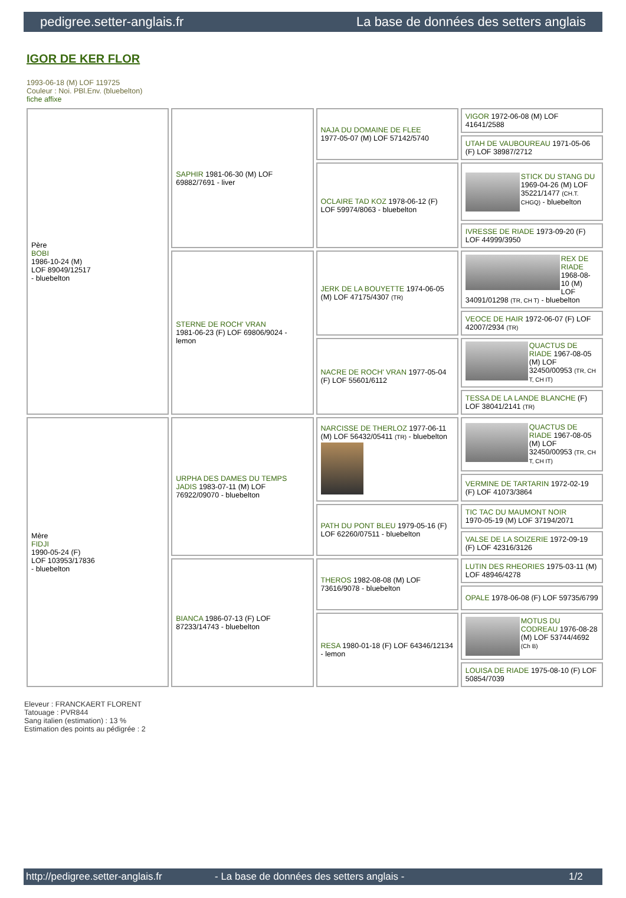pedigree.setter-anglais.fr La base de données des setters anglais
IGOR DE KER FLOR
1993-06-18 (M) LOF 119725
Couleur : Noi. PBl.Env. (bluebelton)
fiche affixe
| Père BOBI 1986-10-24 (M) LOF 89049/12517 - bluebelton | SAPHIR 1981-06-30 (M) LOF 69882/7691 - liver | NAJA DU DOMAINE DE FLEE 1977-05-07 (M) LOF 57142/5740 | VIGOR 1972-06-08 (M) LOF 41641/2588 |
| | | | UTAH DE VAUBOUREAU 1971-05-06 (F) LOF 38987/2712 |
| | | OCLAIRE TAD KOZ 1978-06-12 (F) LOF 59974/8063 - bluebelton | STICK DU STANG DU 1969-04-26 (M) LOF 35221/1477 (CH.T. CHGQ) - bluebelton |
| | | | IVRESSE DE RIADE 1973-09-20 (F) LOF 44999/3950 |
| | STERNE DE ROCH' VRAN 1981-06-23 (F) LOF 69806/9024 - lemon | JERK DE LA BOUYETTE 1974-06-05 (M) LOF 47175/4307 (TR) | REX DE RIADE 1968-08-10 (M) LOF 34091/01298 (TR, CH T) - bluebelton |
| | | | VEOCE DE HAIR 1972-06-07 (F) LOF 42007/2934 (TR) |
| | | NACRE DE ROCH' VRAN 1977-05-04 (F) LOF 55601/6112 | QUACTUS DE RIADE 1967-08-05 (M) LOF 32450/00953 (TR, CH T, CH IT) |
| | | | TESSA DE LA LANDE BLANCHE (F) LOF 38041/2141 (TR) |
| Mère FIDJI 1990-05-24 (F) LOF 103953/17836 - bluebelton | URPHA DES DAMES DU TEMPS JADIS 1983-07-11 (M) LOF 76922/09070 - bluebelton | NARCISSE DE THERLOZ 1977-06-11 (M) LOF 56432/05411 (TR) - bluebelton | QUACTUS DE RIADE 1967-08-05 (M) LOF 32450/00953 (TR, CH T, CH IT) |
| | | | VERMINE DE TARTARIN 1972-02-19 (F) LOF 41073/3864 |
| | | PATH DU PONT BLEU 1979-05-16 (F) LOF 62260/07511 - bluebelton | TIC TAC DU MAUMONT NOIR 1970-05-19 (M) LOF 37194/2071 |
| | | | VALSE DE LA SOIZERIE 1972-09-19 (F) LOF 42316/3126 |
| | BIANCA 1986-07-13 (F) LOF 87233/14743 - bluebelton | THEROS 1982-08-08 (M) LOF 73616/9078 - bluebelton | LUTIN DES RHEORIES 1975-03-11 (M) LOF 48946/4278 |
| | | | OPALE 1978-06-08 (F) LOF 59735/6799 |
| | | RESA 1980-01-18 (F) LOF 64346/12134 - lemon | MOTUS DU CODREAU 1976-08-28 (M) LOF 53744/4692 (Ch B) |
| | | | LOUISA DE RIADE 1975-08-10 (F) LOF 50854/7039 |
Eleveur : FRANCKAERT FLORENT
Tatouage : PVR844
Sang italien (estimation) : 13 %
Estimation des points au pédigrée : 2
http://pedigree.setter-anglais.fr - La base de données des setters anglais - 1/2